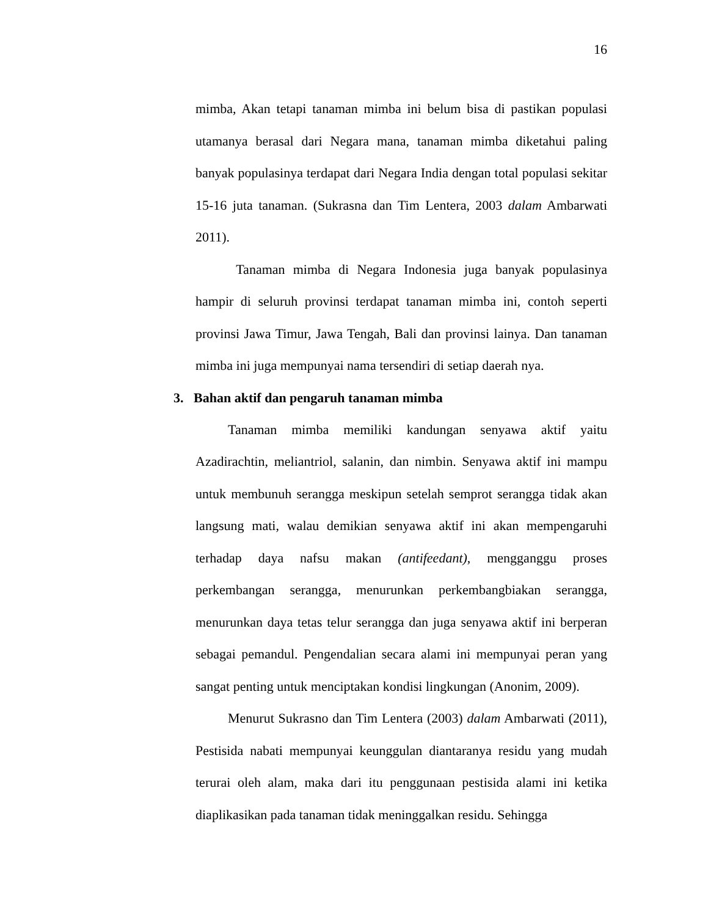16
mimba, Akan tetapi tanaman mimba ini belum bisa di pastikan populasi utamanya berasal dari Negara mana, tanaman mimba diketahui paling banyak populasinya terdapat dari Negara India dengan total populasi sekitar 15-16 juta tanaman. (Sukrasna dan Tim Lentera, 2003 dalam Ambarwati 2011).
Tanaman mimba di Negara Indonesia juga banyak populasinya hampir di seluruh provinsi terdapat tanaman mimba ini, contoh seperti provinsi Jawa Timur, Jawa Tengah, Bali dan provinsi lainya. Dan tanaman mimba ini juga mempunyai nama tersendiri di setiap daerah nya.
3. Bahan aktif dan pengaruh tanaman mimba
Tanaman mimba memiliki kandungan senyawa aktif yaitu Azadirachtin, meliantriol, salanin, dan nimbin. Senyawa aktif ini mampu untuk membunuh serangga meskipun setelah semprot serangga tidak akan langsung mati, walau demikian senyawa aktif ini akan mempengaruhi terhadap daya nafsu makan (antifeedant), mengganggu proses perkembangan serangga, menurunkan perkembangbiakan serangga, menurunkan daya tetas telur serangga dan juga senyawa aktif ini berperan sebagai pemandul. Pengendalian secara alami ini mempunyai peran yang sangat penting untuk menciptakan kondisi lingkungan (Anonim, 2009).
Menurut Sukrasno dan Tim Lentera (2003) dalam Ambarwati (2011), Pestisida nabati mempunyai keunggulan diantaranya residu yang mudah terurai oleh alam, maka dari itu penggunaan pestisida alami ini ketika diaplikasikan pada tanaman tidak meninggalkan residu. Sehingga